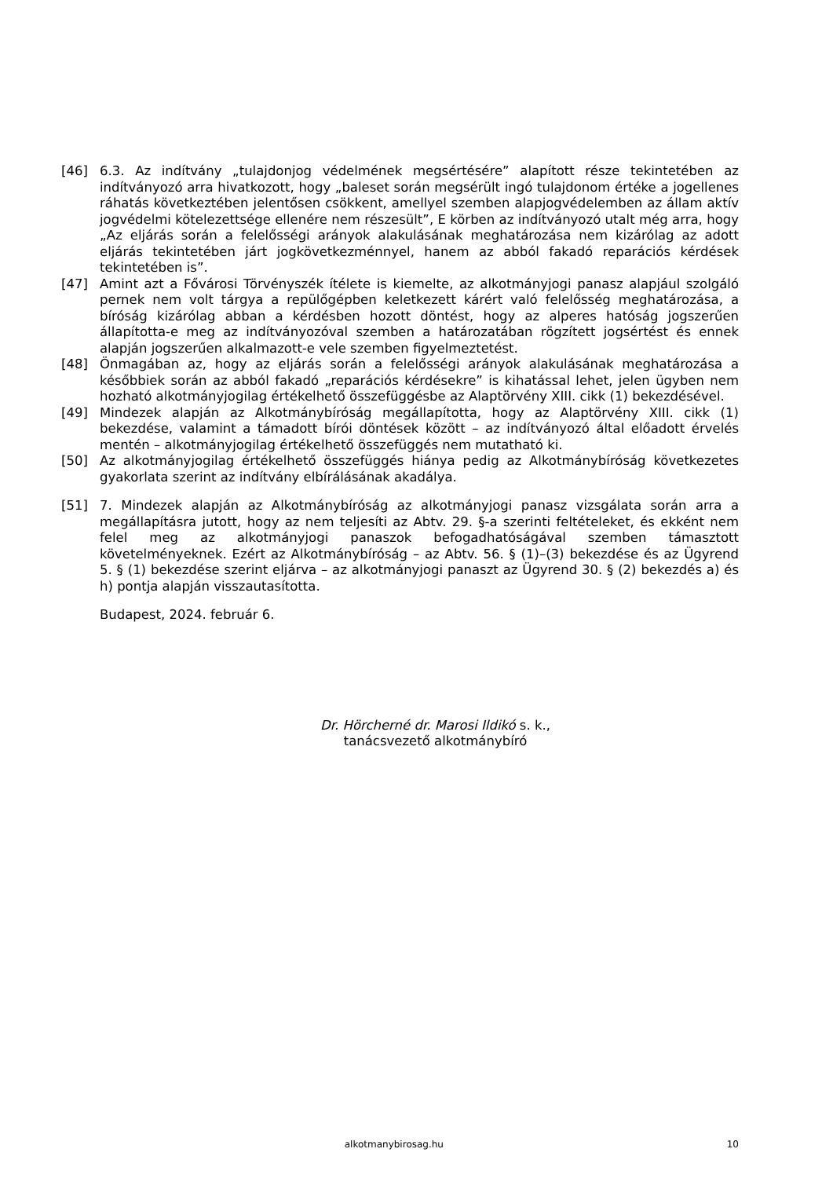[46] 6.3. Az indítvány „tulajdonjog védelmének megsértésére” alapított része tekintetében az indítványozó arra hivatkozott, hogy „baleset során megsérült ingó tulajdonom értéke a jogellenes ráhatás következtében jelentősen csökkent, amellyel szemben alapjogvédelemben az állam aktív jogvédelmi kötelezettsége ellenére nem részesült”, E körben az indítványozó utalt még arra, hogy „Az eljárás során a felelősségi arányok alakulásának meghatározása nem kizárólag az adott eljárás tekintetében járt jogkövetkezménnyel, hanem az abból fakadó reparációs kérdések tekintetében is”.
[47] Amint azt a Fővárosi Törvényszék ítélete is kiemelte, az alkotmányjogi panasz alapjául szolgáló pernek nem volt tárgya a repülőgépben keletkezett kárért való felelősség meghatározása, a bíróság kizárólag abban a kérdésben hozott döntést, hogy az alperes hatóság jogszerűen állapította-e meg az indítványozóval szemben a határozatában rögzített jogsértést és ennek alapján jogszerűen alkalmazott-e vele szemben figyelmeztetést.
[48] Önmagában az, hogy az eljárás során a felelősségi arányok alakulásának meghatározása a későbbiek során az abból fakadó „reparációs kérdésekre” is kihatással lehet, jelen ügyben nem hozható alkotmányjogilag értékelhető összefüggésbe az Alaptörvény XIII. cikk (1) bekezdésével.
[49] Mindezek alapján az Alkotmánybíróság megállapította, hogy az Alaptörvény XIII. cikk (1) bekezdése, valamint a támadott bírói döntések között – az indítványozó által előadott érvelés mentén – alkotmányjogilag értékelhető összefüggés nem mutatható ki.
[50] Az alkotmányjogilag értékelhető összefüggés hiánya pedig az Alkotmánybíróság következetes gyakorlata szerint az indítvány elbírálásának akadálya.
[51] 7. Mindezek alapján az Alkotmánybíróság az alkotmányjogi panasz vizsgálata során arra a megállapításra jutott, hogy az nem teljesíti az Abtv. 29. §-a szerinti feltételeket, és ekként nem felel meg az alkotmányjogi panaszok befogadhatóságával szemben támasztott követelményeknek. Ezért az Alkotmánybíróság – az Abtv. 56. § (1)–(3) bekezdése és az Ügyrend 5. § (1) bekezdése szerint eljárva – az alkotmányjogi panaszt az Ügyrend 30. § (2) bekezdés a) és h) pontja alapján visszautasította.
Budapest, 2024. február 6.
Dr. Hörcherné dr. Marosi Ildikó s. k.,
tanácsvezető alkotmánybíró
alkotmanybirosag.hu 10